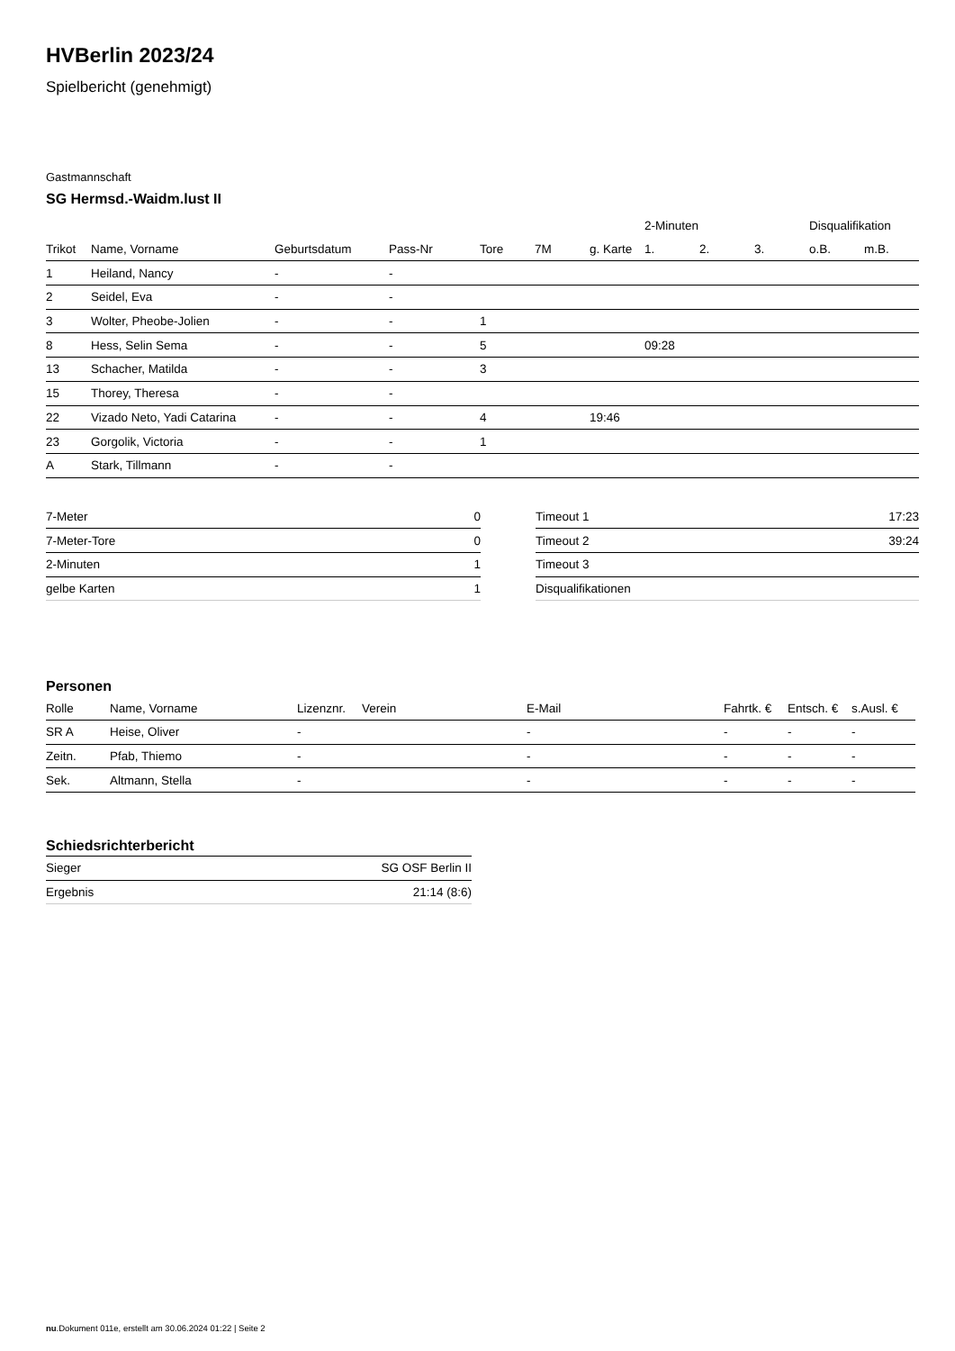HVBerlin 2023/24
Spielbericht (genehmigt)
Gastmannschaft
SG Hermsd.-Waidm.lust II
| | | | | | | | 2-Minuten | | | Disqualifikation | |
| --- | --- | --- | --- | --- | --- | --- | --- | --- | --- | --- | --- |
| Trikot | Name, Vorname | Geburtsdatum | Pass-Nr | Tore | 7M | g. Karte | 1. | 2. | 3. | o.B. | m.B. |
| 1 | Heiland, Nancy | - | - | | | | | | | | |
| 2 | Seidel, Eva | - | - | | | | | | | | |
| 3 | Wolter, Pheobe-Jolien | - | - | 1 | | | | | | | |
| 8 | Hess, Selin Sema | - | - | 5 | | | 09:28 | | | | |
| 13 | Schacher, Matilda | - | - | 3 | | | | | | | |
| 15 | Thorey, Theresa | - | - | | | | | | | | |
| 22 | Vizado Neto, Yadi Catarina | - | - | 4 | | 19:46 | | | | | |
| 23 | Gorgolik, Victoria | - | - | 1 | | | | | | | |
| A | Stark, Tillmann | - | - | | | | | | | | |
| 7-Meter | 0 |
| 7-Meter-Tore | 0 |
| 2-Minuten | 1 |
| gelbe Karten | 1 |
| Timeout 1 | 17:23 |
| Timeout 2 | 39:24 |
| Timeout 3 | |
| Disqualifikationen | |
Personen
| Rolle | Name, Vorname | Lizenznr. | Verein | E-Mail | Fahrtk. € | Entsch. € | s.Ausl. € |
| --- | --- | --- | --- | --- | --- | --- | --- |
| SR A | Heise, Oliver | - | | - | - | - | - |
| Zeitn. | Pfab, Thiemo | - | | - | - | - | - |
| Sek. | Altmann, Stella | - | | - | - | - | - |
Schiedsrichterbericht
| Sieger | SG OSF Berlin II |
| Ergebnis | 21:14 (8:6) |
nu.Dokument 011e, erstellt am 30.06.2024 01:22 | Seite 2